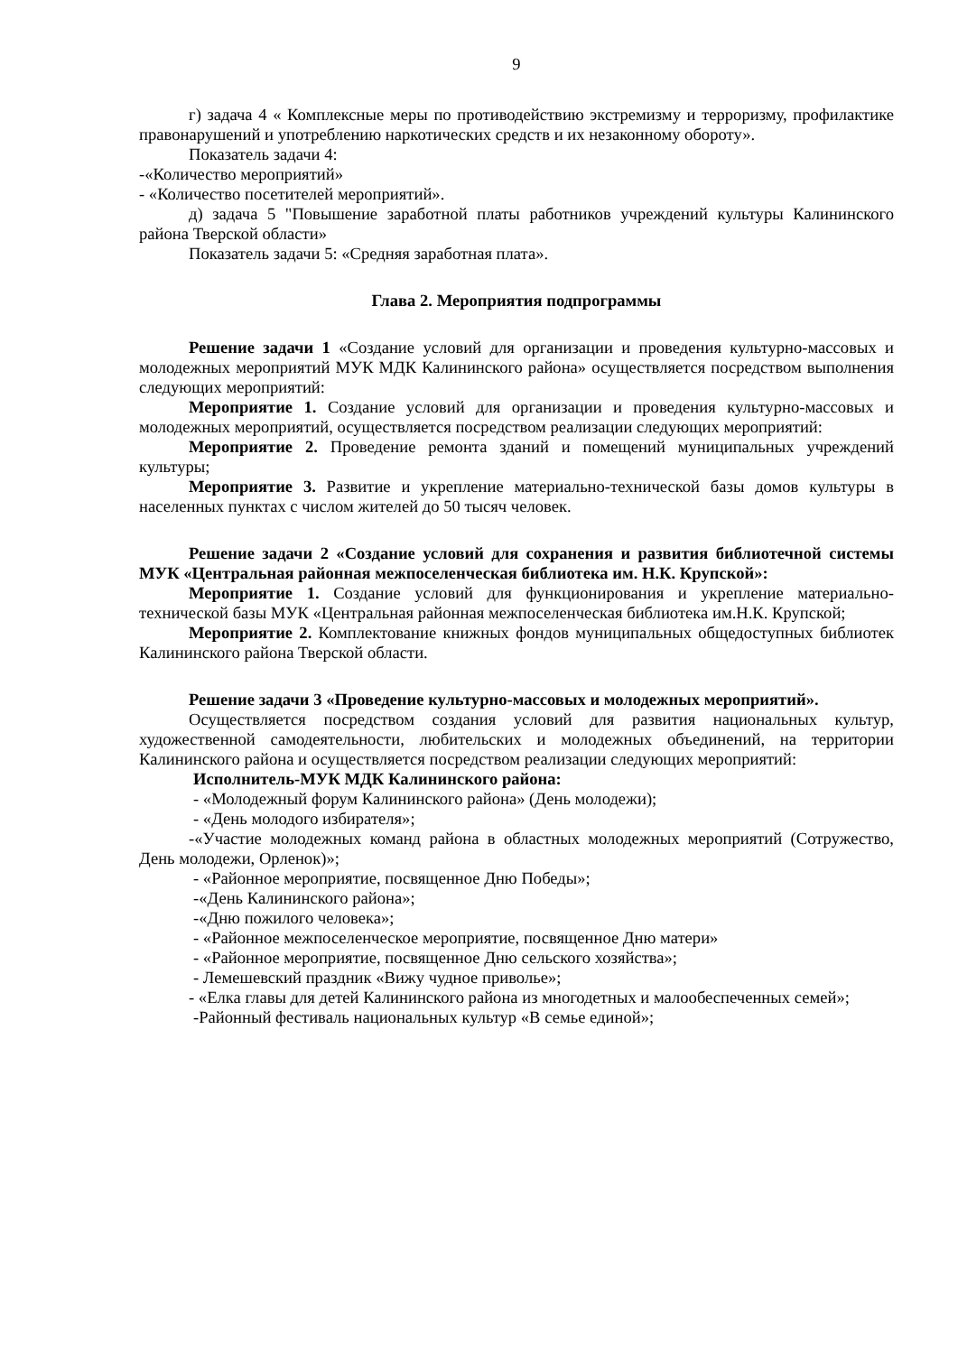9
г) задача 4 « Комплексные меры по противодействию экстремизму и терроризму, профилактике правонарушений и употреблению наркотических средств и их незаконному обороту».
Показатель задачи 4:
-«Количество мероприятий»
- «Количество посетителей мероприятий».
д) задача 5 "Повышение заработной платы работников учреждений культуры Калининского района Тверской области»
Показатель задачи 5: «Средняя заработная плата».
Глава 2. Мероприятия подпрограммы
Решение задачи 1 «Создание условий для организации и проведения культурно-массовых и молодежных мероприятий МУК МДК Калининского района» осуществляется посредством выполнения следующих мероприятий:
Мероприятие 1. Создание условий для организации и проведения культурно-массовых и молодежных мероприятий, осуществляется посредством реализации следующих мероприятий:
Мероприятие 2. Проведение ремонта зданий и помещений муниципальных учреждений культуры;
Мероприятие 3. Развитие и укрепление материально-технической базы домов культуры в населенных пунктах с числом жителей до 50 тысяч человек.
Решение задачи 2 «Создание условий для сохранения и развития библиотечной системы МУК «Центральная районная межпоселенческая библиотека им. Н.К. Крупской»:
Мероприятие 1. Создание условий для функционирования и укрепление материально-технической базы МУК «Центральная районная межпоселенческая библиотека им.Н.К. Крупской;
Мероприятие 2. Комплектование книжных фондов муниципальных общедоступных библиотек Калининского района Тверской области.
Решение задачи 3 «Проведение культурно-массовых и молодежных мероприятий».
Осуществляется посредством создания условий для развития национальных культур, художественной самодеятельности, любительских и молодежных объединений, на территории Калининского района и осуществляется посредством реализации следующих мероприятий:
Исполнитель-МУК МДК Калининского района:
- «Молодежный форум Калининского района» (День молодежи);
- «День молодого избирателя»;
-«Участие молодежных команд района в областных молодежных мероприятий (Сотружество, День молодежи, Орленок)»;
- «Районное мероприятие, посвященное Дню Победы»;
-«День Калининского района»;
-«Дню пожилого человека»;
- «Районное межпоселенческое мероприятие, посвященное Дню матери»
- «Районное мероприятие, посвященное Дню сельского хозяйства»;
- Лемешевский праздник «Вижу чудное приволье»;
- «Елка главы для детей Калининского района из многодетных и малообеспеченных семей»;
-Районный фестиваль национальных культур «В семье единой»;